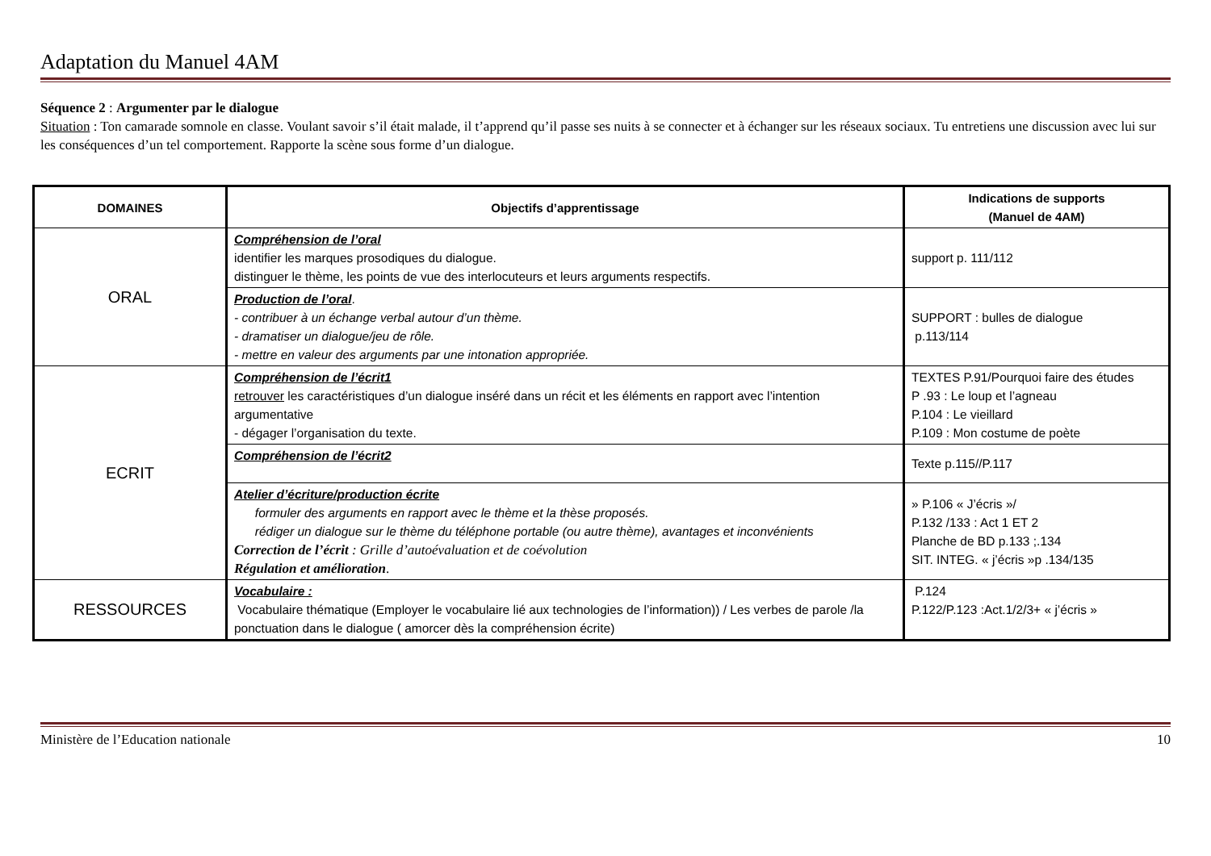Adaptation du Manuel 4AM
Séquence 2 : Argumenter par le dialogue
Situation : Ton camarade somnole en classe. Voulant savoir s’il était malade, il t’apprend qu’il passe ses nuits à se connecter et à échanger sur les réseaux sociaux. Tu entretiens une discussion avec lui sur les conséquences d’un tel comportement. Rapporte la scène sous forme d’un dialogue.
| DOMAINES | Objectifs d’apprentissage | Indications de supports (Manuel de 4AM) |
| --- | --- | --- |
| ORAL | Compréhension de l’oral identifier les marques prosodiques du dialogue. distinguer le thème, les points de vue des interlocuteurs et leurs arguments respectifs. | support p. 111/112 |
| | Production de l’oral . - contribuer à un échange verbal autour d’un thème. - dramatiser un dialogue/jeu de rôle. - mettre en valeur des arguments par une intonation appropriée. | SUPPORT : bulles de dialogue p.113/114 |
| ECRIT | Compréhension de l’écrit1 retrouver les caractéristiques d’un dialogue inséré dans un récit et les éléments en rapport avec l’intention argumentative - dégager l’organisation du texte. | TEXTES P.91/Pourquoi faire des études P .93 : Le loup et l’agneau P.104 : Le vieillard P.109 : Mon costume de poète |
| | Compréhension de l’écrit2 | Texte p.115//P.117 |
| | Atelier d’écriture/production écrite formuler des arguments en rapport avec le thème et la thèse proposés. rédiger un dialogue sur le thème du téléphone portable (ou autre thème), avantages et inconvénients Correction de l’écrit : Grille d’autoévaluation et de coévolution Régulation et amélioration . | » P.106 « J’écris »/ P.132 /133 : Act 1 ET 2 Planche de BD p.133 ;.134 SIT. INTEG. « j’écris »p .134/135 |
| RESSOURCES | Vocabulaire : Vocabulaire thématique (Employer le vocabulaire lié aux technologies de l’information)) / Les verbes de parole /la ponctuation dans le dialogue ( amorcer dès la compréhension écrite) | P.124 P.122/P.123 :Act.1/2/3+ « j’écris » |
Ministère de l’Education nationale 10